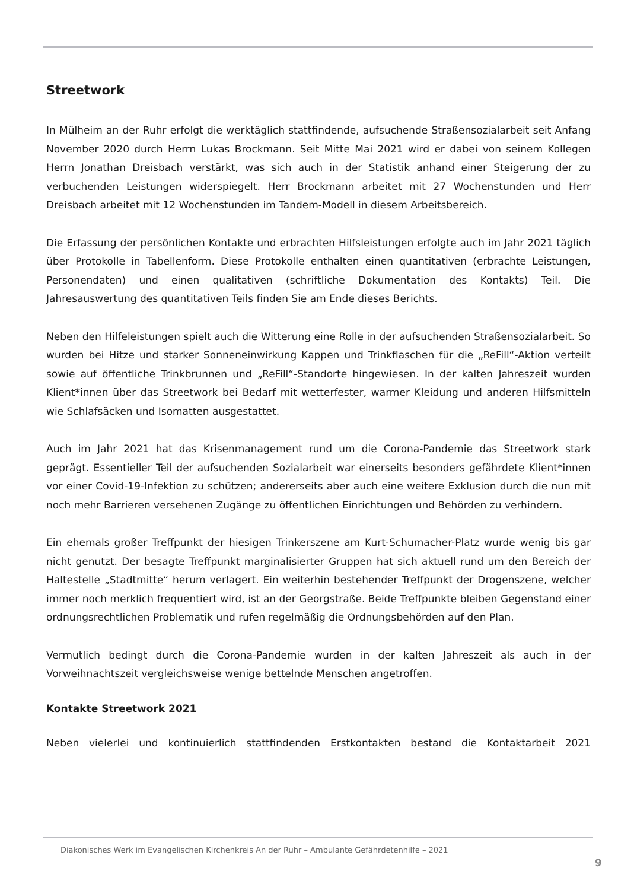Streetwork
In Mülheim an der Ruhr erfolgt die werktäglich stattfindende, aufsuchende Straßensozialarbeit seit Anfang November 2020 durch Herrn Lukas Brockmann. Seit Mitte Mai 2021 wird er dabei von seinem Kollegen Herrn Jonathan Dreisbach verstärkt, was sich auch in der Statistik anhand einer Steigerung der zu verbuchenden Leistungen widerspiegelt. Herr Brockmann arbeitet mit 27 Wochenstunden und Herr Dreisbach arbeitet mit 12 Wochenstunden im Tandem-Modell in diesem Arbeitsbereich.
Die Erfassung der persönlichen Kontakte und erbrachten Hilfsleistungen erfolgte auch im Jahr 2021 täglich über Protokolle in Tabellenform. Diese Protokolle enthalten einen quantitativen (erbrachte Leistungen, Personendaten) und einen qualitativen (schriftliche Dokumentation des Kontakts) Teil. Die Jahresauswertung des quantitativen Teils finden Sie am Ende dieses Berichts.
Neben den Hilfeleistungen spielt auch die Witterung eine Rolle in der aufsuchenden Straßensozialarbeit. So wurden bei Hitze und starker Sonneneinwirkung Kappen und Trinkflaschen für die „ReFill“-Aktion verteilt sowie auf öffentliche Trinkbrunnen und „ReFill“-Standorte hingewiesen. In der kalten Jahreszeit wurden Klient*innen über das Streetwork bei Bedarf mit wetterfester, warmer Kleidung und anderen Hilfsmitteln wie Schlafsäcken und Isomatten ausgestattet.
Auch im Jahr 2021 hat das Krisenmanagement rund um die Corona-Pandemie das Streetwork stark geprägt. Essentieller Teil der aufsuchenden Sozialarbeit war einerseits besonders gefährdete Klient*innen vor einer Covid-19-Infektion zu schützen; andererseits aber auch eine weitere Exklusion durch die nun mit noch mehr Barrieren versehenen Zugänge zu öffentlichen Einrichtungen und Behörden zu verhindern.
Ein ehemals großer Treffpunkt der hiesigen Trinkerszene am Kurt-Schumacher-Platz wurde wenig bis gar nicht genutzt. Der besagte Treffpunkt marginalisierter Gruppen hat sich aktuell rund um den Bereich der Haltestelle „Stadtmitte“ herum verlagert. Ein weiterhin bestehender Treffpunkt der Drogenszene, welcher immer noch merklich frequentiert wird, ist an der Georgstraße. Beide Treffpunkte bleiben Gegenstand einer ordnungsrechtlichen Problematik und rufen regelmäßig die Ordnungsbehörden auf den Plan.
Vermutlich bedingt durch die Corona-Pandemie wurden in der kalten Jahreszeit als auch in der Vorweihnachtszeit vergleichsweise wenige bettelnde Menschen angetroffen.
Kontakte Streetwork 2021
Neben vielerlei und kontinuierlich stattfindenden Erstkontakten bestand die Kontaktarbeit 2021
Diakonisches Werk im Evangelischen Kirchenkreis An der Ruhr – Ambulante Gefährdetenhilfe – 2021
9